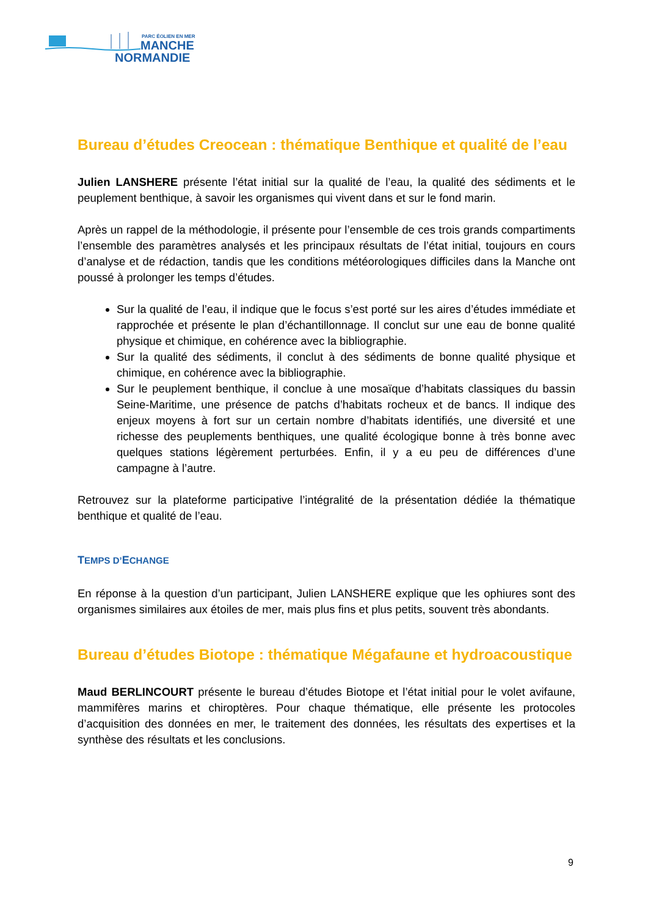PARC ÉOLIEN EN MER
MANCHE
NORMANDIE
Bureau d’études Creocean : thématique Benthique et qualité de l’eau
Julien LANSHERE présente l’état initial sur la qualité de l’eau, la qualité des sédiments et le peuplement benthique, à savoir les organismes qui vivent dans et sur le fond marin.
Après un rappel de la méthodologie, il présente pour l’ensemble de ces trois grands compartiments l’ensemble des paramètres analysés et les principaux résultats de l’état initial, toujours en cours d’analyse et de rédaction, tandis que les conditions météorologiques difficiles dans la Manche ont poussé à prolonger les temps d’études.
Sur la qualité de l’eau, il indique que le focus s’est porté sur les aires d’études immédiate et rapprochée et présente le plan d’échantillonnage. Il conclut sur une eau de bonne qualité physique et chimique, en cohérence avec la bibliographie.
Sur la qualité des sédiments, il conclut à des sédiments de bonne qualité physique et chimique, en cohérence avec la bibliographie.
Sur le peuplement benthique, il conclue à une mosaïque d’habitats classiques du bassin Seine-Maritime, une présence de patchs d’habitats rocheux et de bancs. Il indique des enjeux moyens à fort sur un certain nombre d’habitats identifiés, une diversité et une richesse des peuplements benthiques, une qualité écologique bonne à très bonne avec quelques stations légèrement perturbées. Enfin, il y a eu peu de différences d’une campagne à l’autre.
Retrouvez sur la plateforme participative l’intégralité de la présentation dédiée la thématique benthique et qualité de l’eau.
TEMPS D’ECHANGE
En réponse à la question d’un participant, Julien LANSHERE explique que les ophiures sont des organismes similaires aux étoiles de mer, mais plus fins et plus petits, souvent très abondants.
Bureau d’études Biotope : thématique Mégafaune et hydroacoustique
Maud BERLINCOURT présente le bureau d’études Biotope et l’état initial pour le volet avifaune, mammifères marins et chiroptères. Pour chaque thématique, elle présente les protocoles d’acquisition des données en mer, le traitement des données, les résultats des expertises et la synthèse des résultats et les conclusions.
9